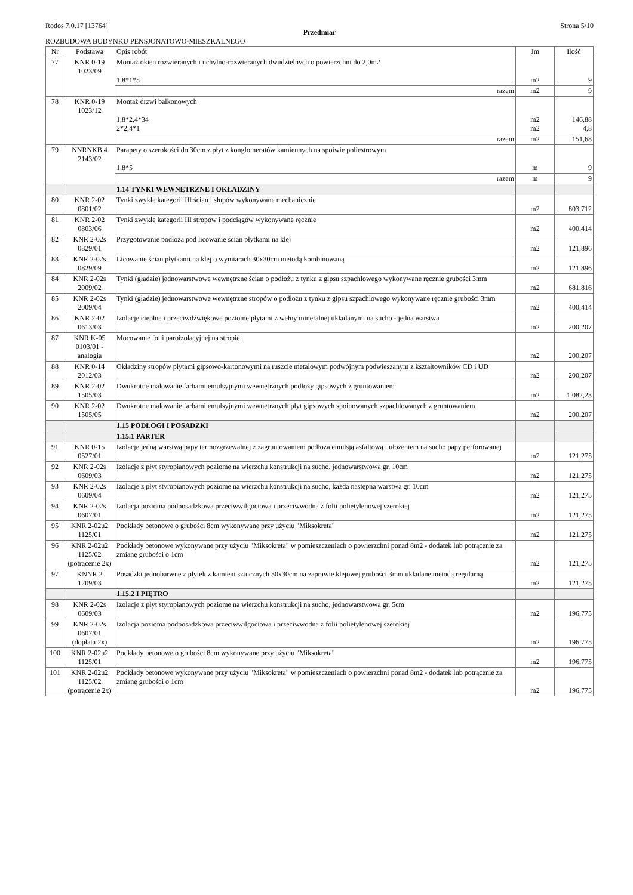Rodos 7.0.17 [13764] Strona 5/10
Przedmiar
ROZBUDOWA BUDYNKU PENSJONATOWO-MIESZKALNEGO
| Nr | Podstawa | Opis robót | Jm | Ilość |
| --- | --- | --- | --- | --- |
| 77 | KNR 0-19 1023/09 | Montaż okien rozwieranych i uchylno-rozwieranych dwudzielnych o powierzchni do 2,0m2 1,8*1*5 | m2 | 9 |
| | | razem | m2 | 9 |
| 78 | KNR 0-19 1023/12 | Montaż drzwi balkonowych 1,8*2,4*34 2*2,4*1 | m2 m2 | 146,88 4,8 |
| | | razem | m2 | 151,68 |
| 79 | NNRNKB 4 2143/02 | Parapety o szerokości do 30cm z płyt z konglomeratów kamiennych na spoiwie poliestrowym 1,8*5 | m | 9 |
| | | razem | m | 9 |
| | | 1.14 TYNKI WEWNĘTRZNE I OKŁADZINY | | |
| 80 | KNR 2-02 0801/02 | Tynki zwykłe kategorii III ścian i słupów wykonywane mechanicznie | m2 | 803,712 |
| 81 | KNR 2-02 0803/06 | Tynki zwykłe kategorii III stropów i podciągów wykonywane ręcznie | m2 | 400,414 |
| 82 | KNR 2-02s 0829/01 | Przygotowanie podłoża pod licowanie ścian płytkami na klej | m2 | 121,896 |
| 83 | KNR 2-02s 0829/09 | Licowanie ścian płytkami na klej o wymiarach 30x30cm metodą kombinowaną | m2 | 121,896 |
| 84 | KNR 2-02s 2009/02 | Tynki (gładzie) jednowarstwowe wewnętrzne ścian o podłożu z tynku z gipsu szpachlowego wykonywane ręcznie grubości 3mm | m2 | 681,816 |
| 85 | KNR 2-02s 2009/04 | Tynki (gładzie) jednowarstwowe wewnętrzne stropów o podłożu z tynku z gipsu szpachlowego wykonywane ręcznie grubości 3mm | m2 | 400,414 |
| 86 | KNR 2-02 0613/03 | Izolacje cieplne i przeciwdźwiękowe poziome płytami z wełny mineralnej układanymi na sucho - jedna warstwa | m2 | 200,207 |
| 87 | KNR K-05 0103/01 - analogia | Mocowanie folii paroizolacyjnej na stropie | m2 | 200,207 |
| 88 | KNR 0-14 2012/03 | Okładziny stropów płytami gipsowo-kartonowymi na ruszcie metalowym podwójnym podwieszanym z kształtowników CD i UD | m2 | 200,207 |
| 89 | KNR 2-02 1505/03 | Dwukrotne malowanie farbami emulsyjnymi wewnętrznych podłoży gipsowych z gruntowaniem | m2 | 1 082,23 |
| 90 | KNR 2-02 1505/05 | Dwukrotne malowanie farbami emulsyjnymi wewnętrznych płyt gipsowych spoinowanych szpachlowanych z gruntowaniem | m2 | 200,207 |
| | | 1.15 PODŁOGI I POSADZKI | | |
| | | 1.15.1 PARTER | | |
| 91 | KNR 0-15 0527/01 | Izolacje jedną warstwą papy termozgrzewalnej z zagruntowaniem podłoża emulsją asfaltową i ułożeniem na sucho papy perforowanej | m2 | 121,275 |
| 92 | KNR 2-02s 0609/03 | Izolacje z płyt styropianowych poziome na wierzchu konstrukcji na sucho, jednowarstwowa gr. 10cm | m2 | 121,275 |
| 93 | KNR 2-02s 0609/04 | Izolacje z płyt styropianowych poziome na wierzchu konstrukcji na sucho, każda następna warstwa gr. 10cm | m2 | 121,275 |
| 94 | KNR 2-02s 0607/01 | Izolacja pozioma podposadzkowa przeciwwilgociowa i przeciwwodna z folii polietylenowej szerokiej | m2 | 121,275 |
| 95 | KNR 2-02u2 1125/01 | Podkłady betonowe o grubości 8cm wykonywane przy użyciu "Miksokreta" | m2 | 121,275 |
| 96 | KNR 2-02u2 1125/02 (potrącenie 2x) | Podkłady betonowe wykonywane przy użyciu "Miksokreta" w pomieszczeniach o powierzchni ponad 8m2 - dodatek lub potrącenie za zmianę grubości o 1cm | m2 | 121,275 |
| 97 | KNNR 2 1209/03 | Posadzki jednobarwne z płytek z kamieni sztucznych 30x30cm na zaprawie klejowej grubości 3mm układane metodą regularną | m2 | 121,275 |
| | | 1.15.2 I PIĘTRO | | |
| 98 | KNR 2-02s 0609/03 | Izolacje z płyt styropianowych poziome na wierzchu konstrukcji na sucho, jednowarstwowa gr. 5cm | m2 | 196,775 |
| 99 | KNR 2-02s 0607/01 (dopłata 2x) | Izolacja pozioma podposadzkowa przeciwwilgociowa i przeciwwodna z folii polietylenowej szerokiej | m2 | 196,775 |
| 100 | KNR 2-02u2 1125/01 | Podkłady betonowe o grubości 8cm wykonywane przy użyciu "Miksokreta" | m2 | 196,775 |
| 101 | KNR 2-02u2 1125/02 (potrącenie 2x) | Podkłady betonowe wykonywane przy użyciu "Miksokreta" w pomieszczeniach o powierzchni ponad 8m2 - dodatek lub potrącenie za zmianę grubości o 1cm | m2 | 196,775 |